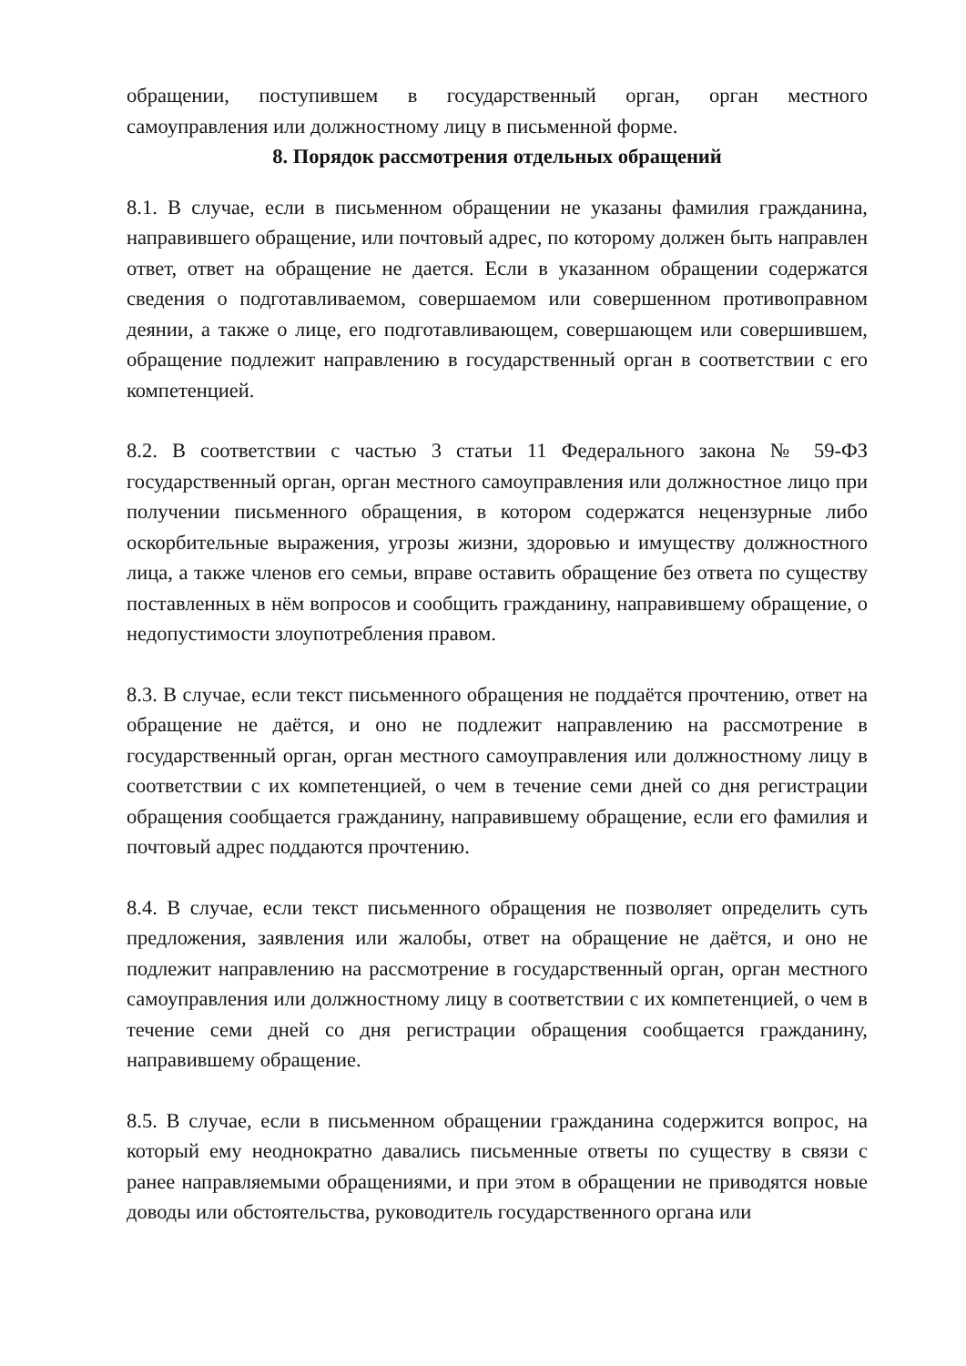обращении, поступившем в государственный орган, орган местного самоуправления или должностному лицу в письменной форме.
8. Порядок рассмотрения отдельных обращений
8.1. В случае, если в письменном обращении не указаны фамилия гражданина, направившего обращение, или почтовый адрес, по которому должен быть направлен ответ, ответ на обращение не дается. Если в указанном обращении содержатся сведения о подготавливаемом, совершаемом или совершенном противоправном деянии, а также о лице, его подготавливающем, совершающем или совершившем, обращение подлежит направлению в государственный орган в соответствии с его компетенцией.
8.2. В соответствии с частью 3 статьи 11 Федерального закона № 59-ФЗ государственный орган, орган местного самоуправления или должностное лицо при получении письменного обращения, в котором содержатся нецензурные либо оскорбительные выражения, угрозы жизни, здоровью и имуществу должностного лица, а также членов его семьи, вправе оставить обращение без ответа по существу поставленных в нём вопросов и сообщить гражданину, направившему обращение, о недопустимости злоупотребления правом.
8.3. В случае, если текст письменного обращения не поддаётся прочтению, ответ на обращение не даётся, и оно не подлежит направлению на рассмотрение в государственный орган, орган местного самоуправления или должностному лицу в соответствии с их компетенцией, о чем в течение семи дней со дня регистрации обращения сообщается гражданину, направившему обращение, если его фамилия и почтовый адрес поддаются прочтению.
8.4. В случае, если текст письменного обращения не позволяет определить суть предложения, заявления или жалобы, ответ на обращение не даётся, и оно не подлежит направлению на рассмотрение в государственный орган, орган местного самоуправления или должностному лицу в соответствии с их компетенцией, о чем в течение семи дней со дня регистрации обращения сообщается гражданину, направившему обращение.
8.5. В случае, если в письменном обращении гражданина содержится вопрос, на который ему неоднократно давались письменные ответы по существу в связи с ранее направляемыми обращениями, и при этом в обращении не приводятся новые доводы или обстоятельства, руководитель государственного органа или